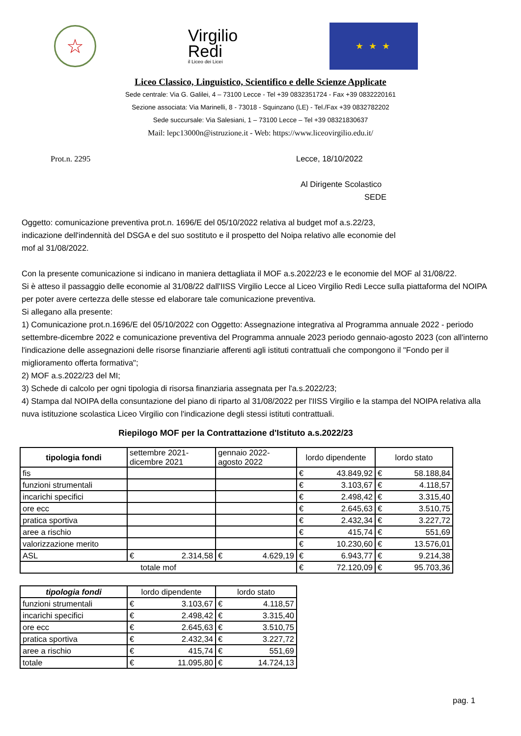☆
Virgilio
Redi
il Liceo dei Licei
★ ★ ★
Liceo Classico, Linguistico, Scientifico e delle Scienze Applicate
Sede centrale: Via G. Galilei, 4 – 73100 Lecce - Tel +39 0832351724 - Fax +39 0832220161
Sezione associata: Via Marinelli, 8 - 73018 - Squinzano (LE) - Tel./Fax +39 0832782202
Sede succursale: Via Salesiani, 1 – 73100 Lecce – Tel +39 08321830637
Mail: lepc13000n@istruzione.it - Web: https://www.liceovirgilio.edu.it/
Prot.n. 2295 Lecce, 18/10/2022
Al Dirigente Scolastico
SEDE
Oggetto: comunicazione preventiva prot.n. 1696/E del 05/10/2022 relativa al budget mof a.s.22/23,
indicazione dell'indennità del DSGA e del suo sostituto e il prospetto del Noipa relativo alle economie del
mof al 31/08/2022.
Con la presente comunicazione si indicano in maniera dettagliata il MOF a.s.2022/23 e le economie del MOF al 31/08/22.
Si è atteso il passaggio delle economie al 31/08/22 dall'IISS Virgilio Lecce al Liceo Virgilio Redi Lecce sulla piattaforma del NOIPA per poter avere certezza delle stesse ed elaborare tale comunicazione preventiva.
Si allegano alla presente:
1) Comunicazione prot.n.1696/E del 05/10/2022 con Oggetto: Assegnazione integrativa al Programma annuale 2022 - periodo settembre-dicembre 2022 e comunicazione preventiva del Programma annuale 2023 periodo gennaio-agosto 2023 (con all'interno l'indicazione delle assegnazioni delle risorse finanziarie afferenti agli istituti contrattuali che compongono il "Fondo per il miglioramento offerta formativa";
2) MOF a.s.2022/23 del MI;
3) Schede di calcolo per ogni tipologia di risorsa finanziaria assegnata per l'a.s.2022/23;
4) Stampa dal NOIPA della consuntazione del piano di riparto al 31/08/2022 per l'IISS Virgilio e la stampa del NOIPA relativa alla nuva istituzione scolastica Liceo Virgilio con l'indicazione degli stessi istituti contrattuali.
Riepilogo MOF per la Contrattazione d'Istituto a.s.2022/23
| tipologia fondi | settembre 2021- dicembre 2021 | | gennaio 2022- agosto 2022 | | lordo dipendente | | lordo stato | |
| --- | --- | --- | --- | --- | --- | --- | --- | --- |
| fis | | | | | € | 43.849,92 | € | 58.188,84 |
| funzioni strumentali | | | | | € | 3.103,67 | € | 4.118,57 |
| incarichi specifici | | | | | € | 2.498,42 | € | 3.315,40 |
| ore ecc | | | | | € | 2.645,63 | € | 3.510,75 |
| pratica sportiva | | | | | € | 2.432,34 | € | 3.227,72 |
| aree a rischio | | | | | € | 415,74 | € | 551,69 |
| valorizzazione merito | | | | | € | 10.230,60 | € | 13.576,01 |
| ASL | € | 2.314,58 | € | 4.629,19 | € | 6.943,77 | € | 9.214,38 |
| totale mof | | | | | € | 72.120,09 | € | 95.703,36 |
| tipologia fondi | lordo dipendente | | lordo stato | |
| --- | --- | --- | --- | --- |
| funzioni strumentali | € | 3.103,67 | € | 4.118,57 |
| incarichi specifici | € | 2.498,42 | € | 3.315,40 |
| ore ecc | € | 2.645,63 | € | 3.510,75 |
| pratica sportiva | € | 2.432,34 | € | 3.227,72 |
| aree a rischio | € | 415,74 | € | 551,69 |
| totale | € | 11.095,80 | € | 14.724,13 |
pag. 1